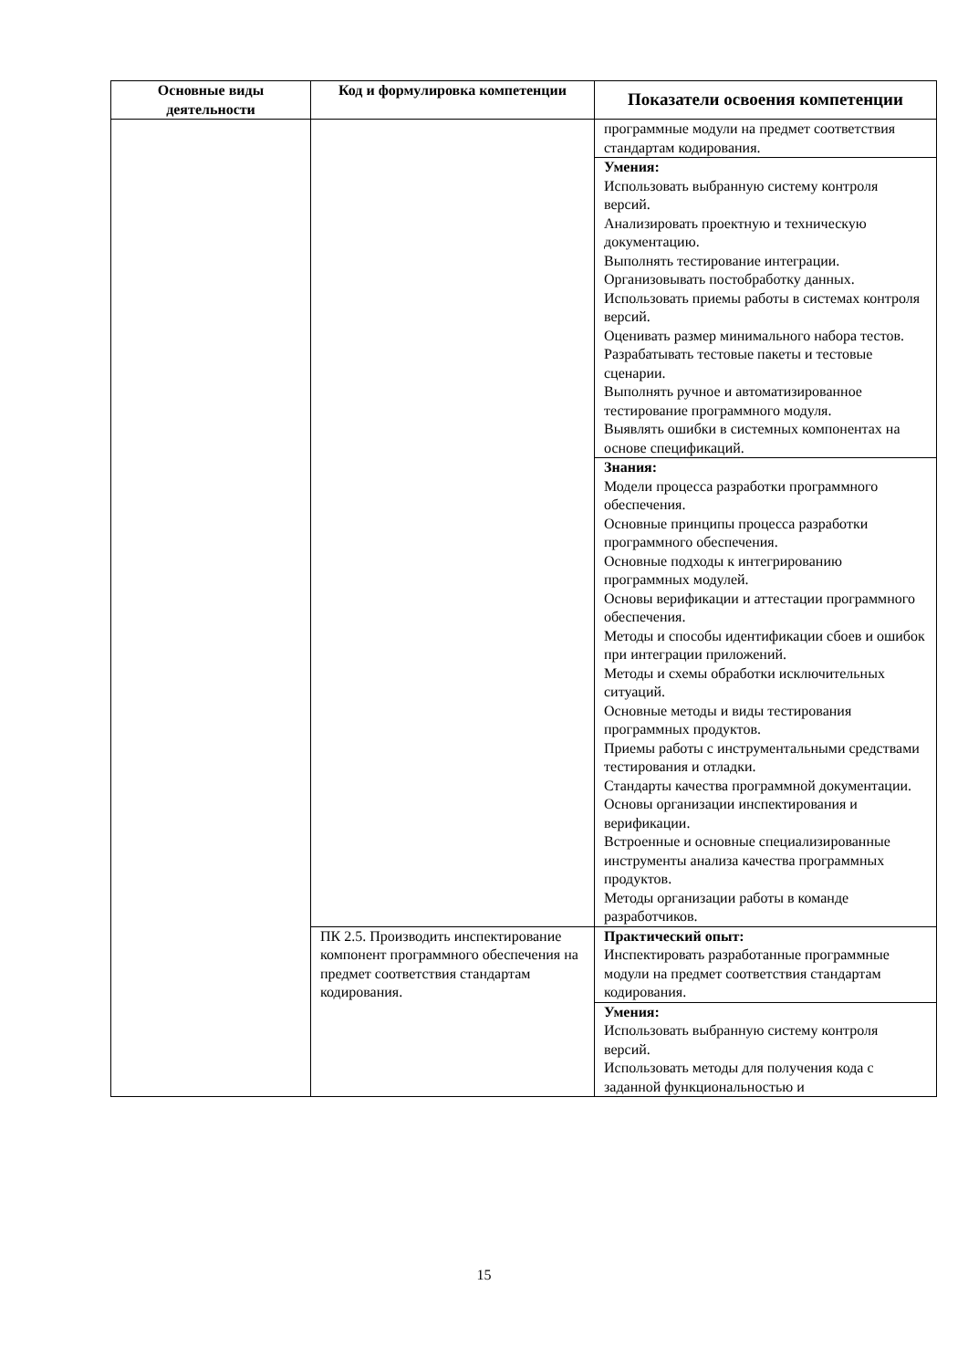| Основные виды деятельности | Код и формулировка компетенции | Показатели освоения компетенции |
| --- | --- | --- |
| | | программные модули на предмет соответствия стандартам кодирования. |
| | | Умения: Использовать выбранную систему контроля версий. Анализировать проектную и техническую документацию. Выполнять тестирование интеграции. Организовывать постобработку данных. Использовать приемы работы в системах контроля версий. Оценивать размер минимального набора тестов. Разрабатывать тестовые пакеты и тестовые сценарии. Выполнять ручное и автоматизированное тестирование программного модуля. Выявлять ошибки в системных компонентах на основе спецификаций. |
| | | Знания: Модели процесса разработки программного обеспечения. Основные принципы процесса разработки программного обеспечения. Основные подходы к интегрированию программных модулей. Основы верификации и аттестации программного обеспечения. Методы и способы идентификации сбоев и ошибок при интеграции приложений. Методы и схемы обработки исключительных ситуаций. Основные методы и виды тестирования программных продуктов. Приемы работы с инструментальными средствами тестирования и отладки. Стандарты качества программной документации. Основы организации инспектирования и верификации. Встроенные и основные специализированные инструменты анализа качества программных продуктов. Методы организации работы в команде разработчиков. |
| | ПК 2.5. Производить инспектирование компонент программного обеспечения на предмет соответствия стандартам кодирования. | Практический опыт: Инспектировать разработанные программные модули на предмет соответствия стандартам кодирования. |
| | | Умения: Использовать выбранную систему контроля версий. Использовать методы для получения кода с заданной функциональностью и |
15